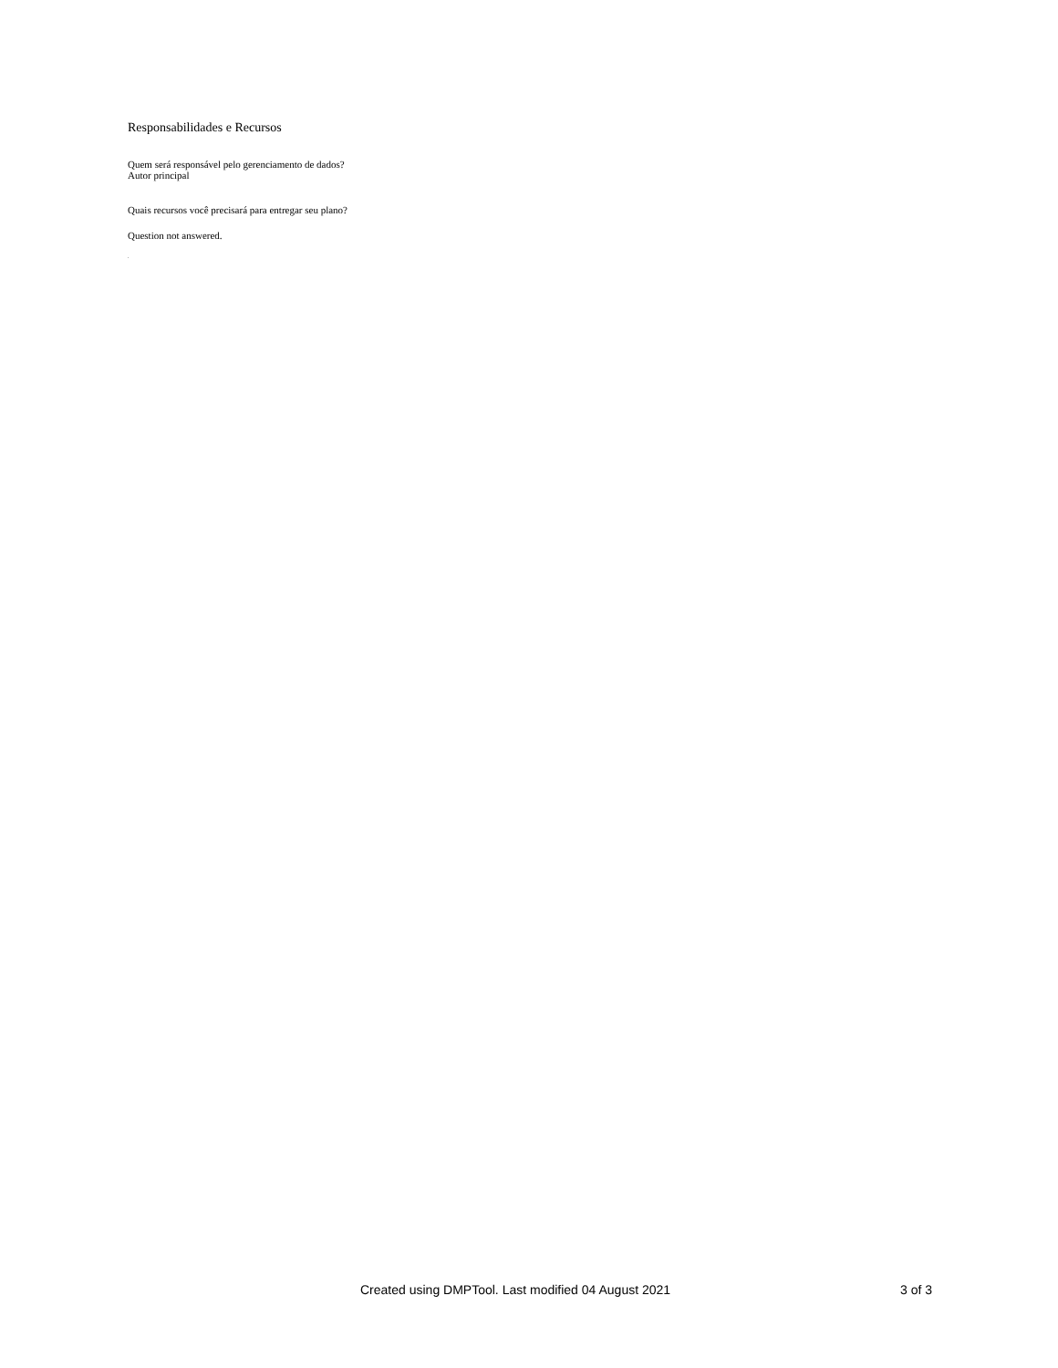Responsabilidades e Recursos
Quem será responsável pelo gerenciamento de dados?
Autor principal
Quais recursos você precisará para entregar seu plano?
Question not answered.
.
Created using DMPTool. Last modified 04 August 2021 3 of 3